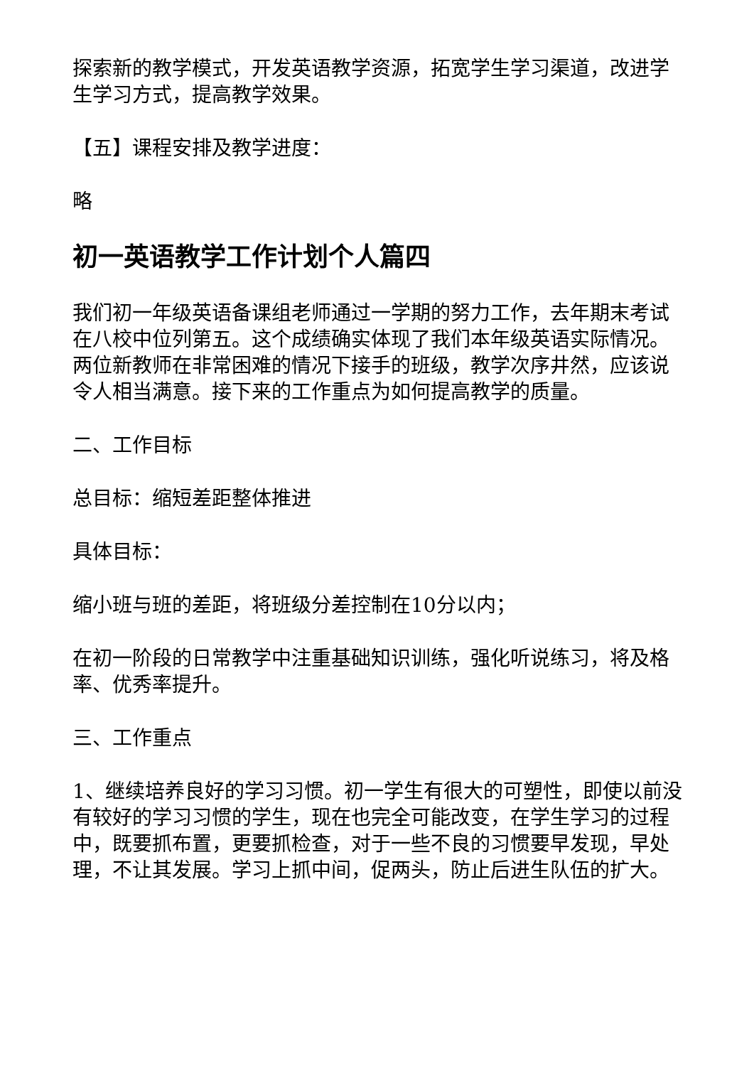探索新的教学模式，开发英语教学资源，拓宽学生学习渠道，改进学生学习方式，提高教学效果。
【五】课程安排及教学进度：
略
初一英语教学工作计划个人篇四
我们初一年级英语备课组老师通过一学期的努力工作，去年期末考试在八校中位列第五。这个成绩确实体现了我们本年级英语实际情况。两位新教师在非常困难的情况下接手的班级，教学次序井然，应该说令人相当满意。接下来的工作重点为如何提高教学的质量。
二、工作目标
总目标：缩短差距整体推进
具体目标：
缩小班与班的差距，将班级分差控制在10分以内；
在初一阶段的日常教学中注重基础知识训练，强化听说练习，将及格率、优秀率提升。
三、工作重点
1、继续培养良好的学习习惯。初一学生有很大的可塑性，即使以前没有较好的学习习惯的学生，现在也完全可能改变，在学生学习的过程中，既要抓布置，更要抓检查，对于一些不良的习惯要早发现，早处理，不让其发展。学习上抓中间，促两头，防止后进生队伍的扩大。